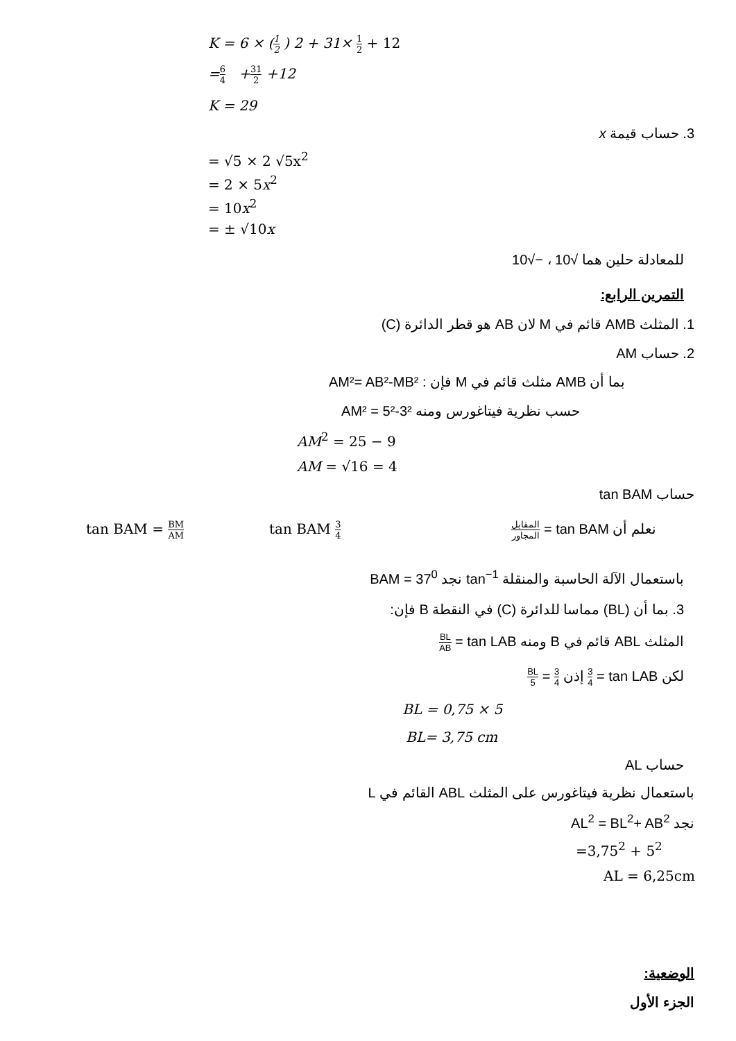K = 6 × (1 2 ) 2 + 31× 1 2 + 12
=6 4 +31 2 +12
K = 29
3. حساب قيمة x
= √5 × 2 √5x<sup>2</sup>
= 2 × 5x<sup>2</sup>
= 10x<sup>2</sup>
= ± √10x
للمعادلة حلين هما √10 ، −√10
التمرين الرابع:
1. المثلث AMB قائم في M لان AB هو قطر الدائرة (C)
2. حساب AM
بما أن AMB مثلث قائم في M فإن : AM²= AB²-MB²
حسب نظرية فيتاغورس ومنه AM² = 5²-3²
AM<sup>2</sup> = 25 − 9
AM = √16 = 4
حساب tan BAM
tan BAM = BM AM tan BAM 3 4 نعلم أن tan BAM = المقابل المجاور
باستعمال الآلة الحاسبة والمنقلة tan<sup>−1</sup> نجد BAM = 37<sup>0</sup>
3. بما أن (BL) مماسا للدائرة (C) في النقطة B فإن:
المثلث ABL قائم في B ومنه tan LAB = BL AB
لكن tan LAB = 3 4 إذن 3 4 = BL 5
BL = 0,75 × 5
BL= 3,75 cm
حساب AL
باستعمال نظرية فيتاغورس على المثلث ABL القائم في L
نجد AL<sup>2</sup> = BL<sup>2</sup>+ AB<sup>2</sup>
=3,75<sup>2</sup> + 5<sup>2</sup>
AL = 6,25cm
الوضعية:
الجزء الأول